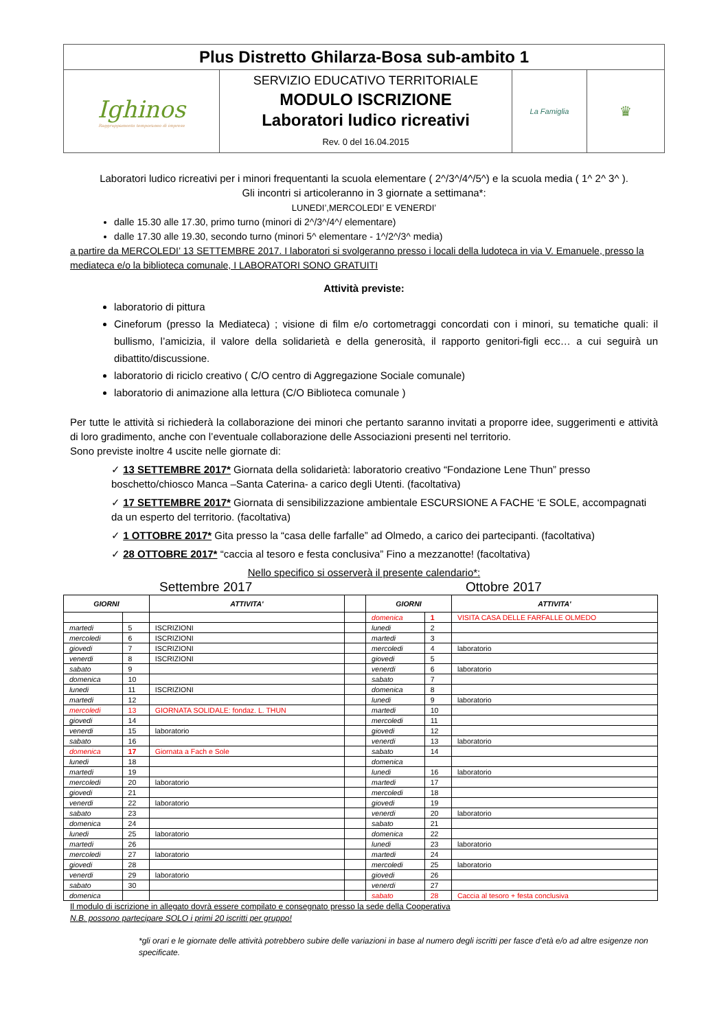| Plus Distretto Ghilarza-Bosa sub-ambito 1 | | | |
| Ighinos Raggruppamento temporaneo di imprese | SERVIZIO EDUCATIVO TERRITORIALE MODULO ISCRIZIONE Laboratori ludico ricreativi Rev. 0 del 16.04.2015 | La Famiglia | ♛ |
Laboratori ludico ricreativi per i minori frequentanti la scuola elementare ( 2^/3^/4^/5^) e la scuola media ( 1^ 2^ 3^ ).
Gli incontri si articoleranno in 3 giornate a settimana*:
LUNEDI’,MERCOLEDI’ E VENERDI’
dalle 15.30 alle 17.30, primo turno (minori di 2^/3^/4^/ elementare)
dalle 17.30 alle 19.30, secondo turno (minori 5^ elementare - 1^/2^/3^ media)
a partire da MERCOLEDI’ 13 SETTEMBRE 2017. I laboratori si svolgeranno presso i locali della ludoteca in via V. Emanuele, presso la mediateca e/o la biblioteca comunale, I LABORATORI SONO GRATUITI
Attività previste:
laboratorio di pittura
Cineforum (presso la Mediateca) ; visione di film e/o cortometraggi concordati con i minori, su tematiche quali: il bullismo, l’amicizia, il valore della solidarietà e della generosità, il rapporto genitori-figli ecc… a cui seguirà un dibattito/discussione.
laboratorio di riciclo creativo ( C/O centro di Aggregazione Sociale comunale)
laboratorio di animazione alla lettura (C/O Biblioteca comunale )
Per tutte le attività si richiederà la collaborazione dei minori che pertanto saranno invitati a proporre idee, suggerimenti e attività di loro gradimento, anche con l’eventuale collaborazione delle Associazioni presenti nel territorio.
Sono previste inoltre 4 uscite nelle giornate di:
✓ 13 SETTEMBRE 2017* Giornata della solidarietà: laboratorio creativo “Fondazione Lene Thun” presso boschetto/chiosco Manca –Santa Caterina- a carico degli Utenti. (facoltativa)
✓ 17 SETTEMBRE 2017* Giornata di sensibilizzazione ambientale ESCURSIONE A FACHE ‘E SOLE, accompagnati da un esperto del territorio. (facoltativa)
✓ 1 OTTOBRE 2017* Gita presso la “casa delle farfalle” ad Olmedo, a carico dei partecipanti. (facoltativa)
✓ 28 OTTOBRE 2017* “caccia al tesoro e festa conclusiva” Fino a mezzanotte! (facoltativa)
Nello specifico si osserverà il presente calendario*:
Settembre 2017 Ottobre 2017
| GIORNI | | ATTIVITA' | | GIORNI | | ATTIVITA' |
| --- | --- | --- | --- | --- | --- | --- |
| | | | | domenica | 1 | VISITA CASA DELLE FARFALLE OLMEDO |
| martedi | 5 | ISCRIZIONI | | lunedi | 2 | |
| mercoledi | 6 | ISCRIZIONI | | martedi | 3 | |
| giovedi | 7 | ISCRIZIONI | | mercoledi | 4 | laboratorio |
| venerdi | 8 | ISCRIZIONI | | giovedi | 5 | |
| sabato | 9 | | | venerdi | 6 | laboratorio |
| domenica | 10 | | | sabato | 7 | |
| lunedi | 11 | ISCRIZIONI | | domenica | 8 | |
| martedi | 12 | | | lunedi | 9 | laboratorio |
| mercoledi | 13 | GIORNATA SOLIDALE: fondaz. L. THUN | | martedi | 10 | |
| giovedi | 14 | | | mercoledi | 11 | |
| venerdi | 15 | laboratorio | | giovedi | 12 | |
| sabato | 16 | | | venerdi | 13 | laboratorio |
| domenica | 17 | Giornata a Fach e Sole | | sabato | 14 | |
| lunedi | 18 | | | domenica | | |
| martedi | 19 | | | lunedi | 16 | laboratorio |
| mercoledi | 20 | laboratorio | | martedi | 17 | |
| giovedi | 21 | | | mercoledi | 18 | |
| venerdi | 22 | laboratorio | | giovedi | 19 | |
| sabato | 23 | | | venerdi | 20 | laboratorio |
| domenica | 24 | | | sabato | 21 | |
| lunedi | 25 | laboratorio | | domenica | 22 | |
| martedi | 26 | | | lunedi | 23 | laboratorio |
| mercoledi | 27 | laboratorio | | martedi | 24 | |
| giovedi | 28 | | | mercoledi | 25 | laboratorio |
| venerdi | 29 | laboratorio | | giovedi | 26 | |
| sabato | 30 | | | venerdi | 27 | |
| domenica | | | | sabato | 28 | Caccia al tesoro + festa conclusiva |
Il modulo di iscrizione in allegato dovrà essere compilato e consegnato presso la sede della Cooperativa
N.B. possono partecipare SOLO i primi 20 iscritti per gruppo!
*gli orari e le giornate delle attività potrebbero subire delle variazioni in base al numero degli iscritti per fasce d’età e/o ad altre esigenze non specificate.